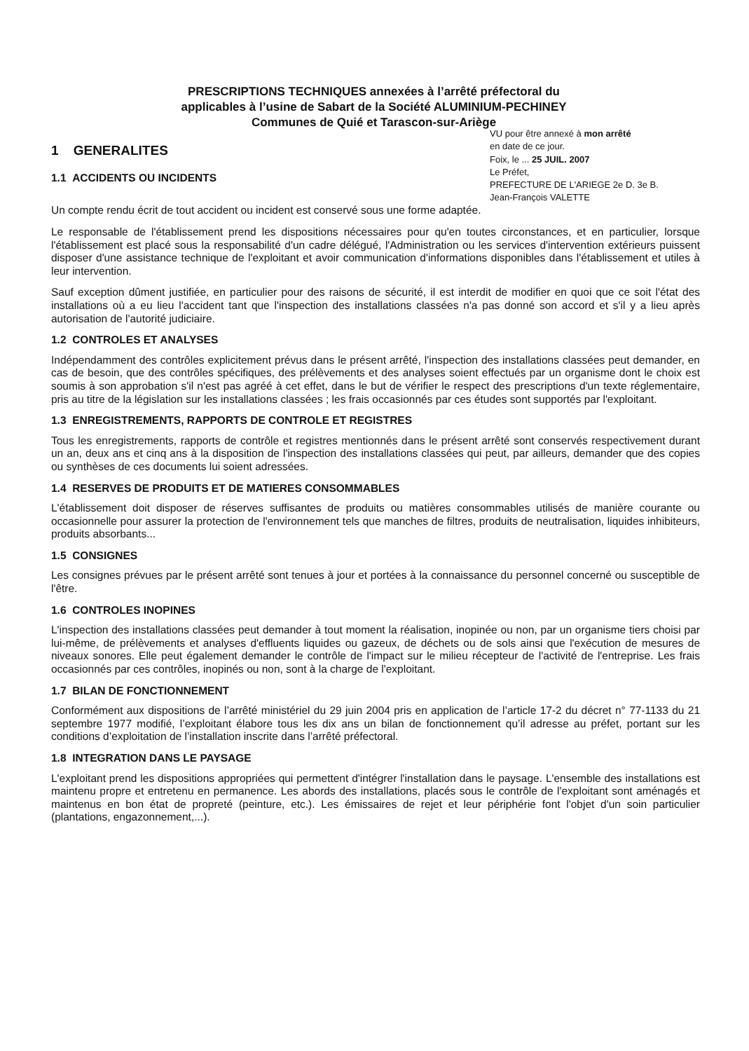PRESCRIPTIONS TECHNIQUES annexées à l’arrêté préfectoral du
applicables à l’usine de Sabart de la Société ALUMINIUM-PECHINEY
Communes de Quié et Tarascon-sur-Ariège
1 GENERALITES
1.1 ACCIDENTS OU INCIDENTS
VU pour être annexé à mon arrêté
en date de ce jour.
Foix, le ... 25 JUIL. 2007
Le Préfet,
PREFECTURE DE L'ARIEGE 2e D. 3e B.
Jean-François VALETTE
Un compte rendu écrit de tout accident ou incident est conservé sous une forme adaptée.
Le responsable de l'établissement prend les dispositions nécessaires pour qu'en toutes circonstances, et en particulier, lorsque l'établissement est placé sous la responsabilité d'un cadre délégué, l'Administration ou les services d'intervention extérieurs puissent disposer d'une assistance technique de l'exploitant et avoir communication d'informations disponibles dans l'établissement et utiles à leur intervention.
Sauf exception dûment justifiée, en particulier pour des raisons de sécurité, il est interdit de modifier en quoi que ce soit l'état des installations où a eu lieu l'accident tant que l'inspection des installations classées n'a pas donné son accord et s'il y a lieu après autorisation de l'autorité judiciaire.
1.2 CONTROLES ET ANALYSES
Indépendamment des contrôles explicitement prévus dans le présent arrêté, l'inspection des installations classées peut demander, en cas de besoin, que des contrôles spécifiques, des prélèvements et des analyses soient effectués par un organisme dont le choix est soumis à son approbation s'il n'est pas agréé à cet effet, dans le but de vérifier le respect des prescriptions d'un texte réglementaire, pris au titre de la législation sur les installations classées ; les frais occasionnés par ces études sont supportés par l'exploitant.
1.3 ENREGISTREMENTS, RAPPORTS DE CONTROLE ET REGISTRES
Tous les enregistrements, rapports de contrôle et registres mentionnés dans le présent arrêté sont conservés respectivement durant un an, deux ans et cinq ans à la disposition de l'inspection des installations classées qui peut, par ailleurs, demander que des copies ou synthèses de ces documents lui soient adressées.
1.4 RESERVES DE PRODUITS ET DE MATIERES CONSOMMABLES
L'établissement doit disposer de réserves suffisantes de produits ou matières consommables utilisés de manière courante ou occasionnelle pour assurer la protection de l'environnement tels que manches de filtres, produits de neutralisation, liquides inhibiteurs, produits absorbants...
1.5 CONSIGNES
Les consignes prévues par le présent arrêté sont tenues à jour et portées à la connaissance du personnel concerné ou susceptible de l'être.
1.6 CONTROLES INOPINES
L'inspection des installations classées peut demander à tout moment la réalisation, inopinée ou non, par un organisme tiers choisi par lui-même, de prélèvements et analyses d'effluents liquides ou gazeux, de déchets ou de sols ainsi que l'exécution de mesures de niveaux sonores. Elle peut également demander le contrôle de l'impact sur le milieu récepteur de l'activité de l'entreprise. Les frais occasionnés par ces contrôles, inopinés ou non, sont à la charge de l'exploitant.
1.7 BILAN DE FONCTIONNEMENT
Conformément aux dispositions de l’arrêté ministériel du 29 juin 2004 pris en application de l’article 17-2 du décret n° 77-1133 du 21 septembre 1977 modifié, l’exploitant élabore tous les dix ans un bilan de fonctionnement qu’il adresse au préfet, portant sur les conditions d’exploitation de l’installation inscrite dans l’arrêté préfectoral.
1.8 INTEGRATION DANS LE PAYSAGE
L'exploitant prend les dispositions appropriées qui permettent d'intégrer l'installation dans le paysage. L'ensemble des installations est maintenu propre et entretenu en permanence. Les abords des installations, placés sous le contrôle de l'exploitant sont aménagés et maintenus en bon état de propreté (peinture, etc.). Les émissaires de rejet et leur périphérie font l'objet d'un soin particulier (plantations, engazonnement,...).